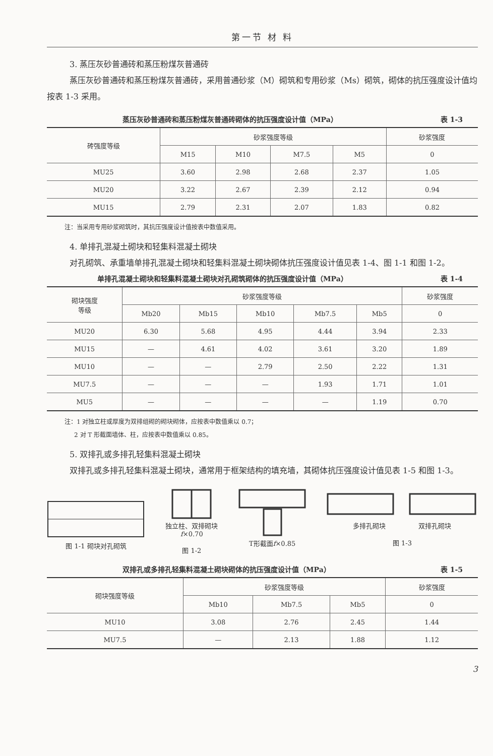第一节 材 料
3. 蒸压灰砂普通砖和蒸压粉煤灰普通砖
蒸压灰砂普通砖和蒸压粉煤灰普通砖，采用普通砂浆（M）砌筑和专用砂浆（Ms）砌筑，砌体的抗压强度设计值均按表 1-3 采用。
蒸压灰砂普通砖和蒸压粉煤灰普通砖砌体的抗压强度设计值（MPa） 表 1-3
| 砖强度等级 | 砂浆强度等级 | | | | 砂浆强度 |
| --- | --- | --- | --- | --- | --- |
| | M15 | M10 | M7.5 | M5 | 0 |
| MU25 | 3.60 | 2.98 | 2.68 | 2.37 | 1.05 |
| MU20 | 3.22 | 2.67 | 2.39 | 2.12 | 0.94 |
| MU15 | 2.79 | 2.31 | 2.07 | 1.83 | 0.82 |
注：当采用专用砂浆砌筑时，其抗压强度设计值按表中数值采用。
4. 单排孔混凝土砌块和轻集料混凝土砌块
对孔砌筑、承重墙单排孔混凝土砌块和轻集料混凝土砌块砌体抗压强度设计值见表 1-4、图 1-1 和图 1-2。
单排孔混凝土砌块和轻集料混凝土砌块对孔砌筑砌体的抗压强度设计值（MPa） 表 1-4
| 砌块强度 等级 | 砂浆强度等级 | | | | | 砂浆强度 |
| --- | --- | --- | --- | --- | --- | --- |
| | Mb20 | Mb15 | Mb10 | Mb7.5 | Mb5 | 0 |
| MU20 | 6.30 | 5.68 | 4.95 | 4.44 | 3.94 | 2.33 |
| MU15 | — | 4.61 | 4.02 | 3.61 | 3.20 | 1.89 |
| MU10 | — | — | 2.79 | 2.50 | 2.22 | 1.31 |
| MU7.5 | — | — | — | 1.93 | 1.71 | 1.01 |
| MU5 | — | — | — | — | 1.19 | 0.70 |
注：1 对独立柱或厚度为双排组砌的砌块砌体，应按表中数值乘以 0.7；
2 对 T 形截面墙体、柱，应按表中数值乘以 0.85。
5. 双排孔或多排孔轻集料混凝土砌块
双排孔或多排孔轻集料混凝土砌块，通常用于框架结构的填充墙，其砌体抗压强度设计值见表 1-5 和图 1-3。
图 1-1 砌块对孔砌筑
独立柱、双排砌块
f×0.70
图 1-2
T形截面f×0.85
多排孔砌块　　　　　双排孔砌块
图 1-3
双排孔或多排孔轻集料混凝土砌块砌体的抗压强度设计值（MPa） 表 1-5
| 砌块强度等级 | 砂浆强度等级 | | | 砂浆强度 |
| --- | --- | --- | --- | --- |
| | Mb10 | Mb7.5 | Mb5 | 0 |
| MU10 | 3.08 | 2.76 | 2.45 | 1.44 |
| MU7.5 | — | 2.13 | 1.88 | 1.12 |
3